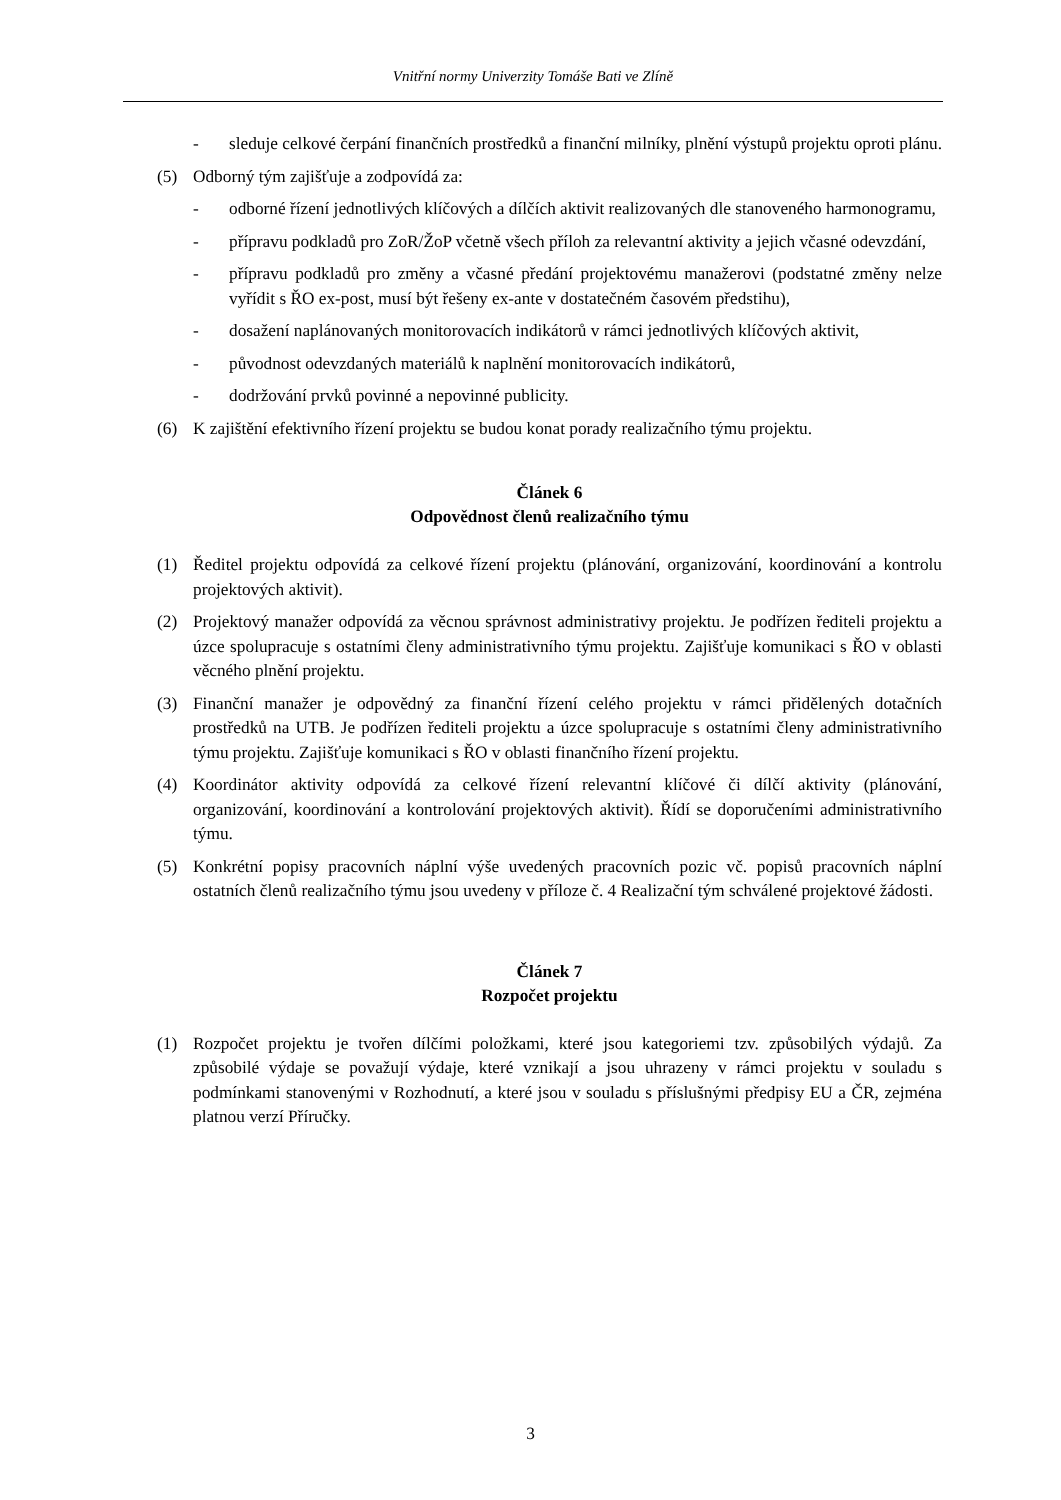Vnitřní normy Univerzity Tomáše Bati ve Zlíně
- sleduje celkové čerpání finančních prostředků a finanční milníky, plnění výstupů projektu oproti plánu.
(5) Odborný tým zajišťuje a zodpovídá za:
- odborné řízení jednotlivých klíčových a dílčích aktivit realizovaných dle stanoveného harmonogramu,
- přípravu podkladů pro ZoR/ŽoP včetně všech příloh za relevantní aktivity a jejich včasné odevzdání,
- přípravu podkladů pro změny a včasné předání projektovému manažerovi (podstatné změny nelze vyřídit s ŘO ex-post, musí být řešeny ex-ante v dostatečném časovém předstihu),
- dosažení naplánovaných monitorovacích indikátorů v rámci jednotlivých klíčových aktivit,
- původnost odevzdaných materiálů k naplnění monitorovacích indikátorů,
- dodržování prvků povinné a nepovinné publicity.
(6) K zajištění efektivního řízení projektu se budou konat porady realizačního týmu projektu.
Článek 6
Odpovědnost členů realizačního týmu
(1) Ředitel projektu odpovídá za celkové řízení projektu (plánování, organizování, koordinování a kontrolu projektových aktivit).
(2) Projektový manažer odpovídá za věcnou správnost administrativy projektu. Je podřízen řediteli projektu a úzce spolupracuje s ostatními členy administrativního týmu projektu. Zajišťuje komunikaci s ŘO v oblasti věcného plnění projektu.
(3) Finanční manažer je odpovědný za finanční řízení celého projektu v rámci přidělených dotačních prostředků na UTB. Je podřízen řediteli projektu a úzce spolupracuje s ostatními členy administrativního týmu projektu. Zajišťuje komunikaci s ŘO v oblasti finančního řízení projektu.
(4) Koordinátor aktivity odpovídá za celkové řízení relevantní klíčové či dílčí aktivity (plánování, organizování, koordinování a kontrolování projektových aktivit). Řídí se doporučeními administrativního týmu.
(5) Konkrétní popisy pracovních náplní výše uvedených pracovních pozic vč. popisů pracovních náplní ostatních členů realizačního týmu jsou uvedeny v příloze č. 4 Realizační tým schválené projektové žádosti.
Článek 7
Rozpočet projektu
(1) Rozpočet projektu je tvořen dílčími položkami, které jsou kategoriemi tzv. způsobilých výdajů. Za způsobilé výdaje se považují výdaje, které vznikají a jsou uhrazeny v rámci projektu v souladu s podmínkami stanovenými v Rozhodnutí, a které jsou v souladu s příslušnými předpisy EU a ČR, zejména platnou verzí Příručky.
3